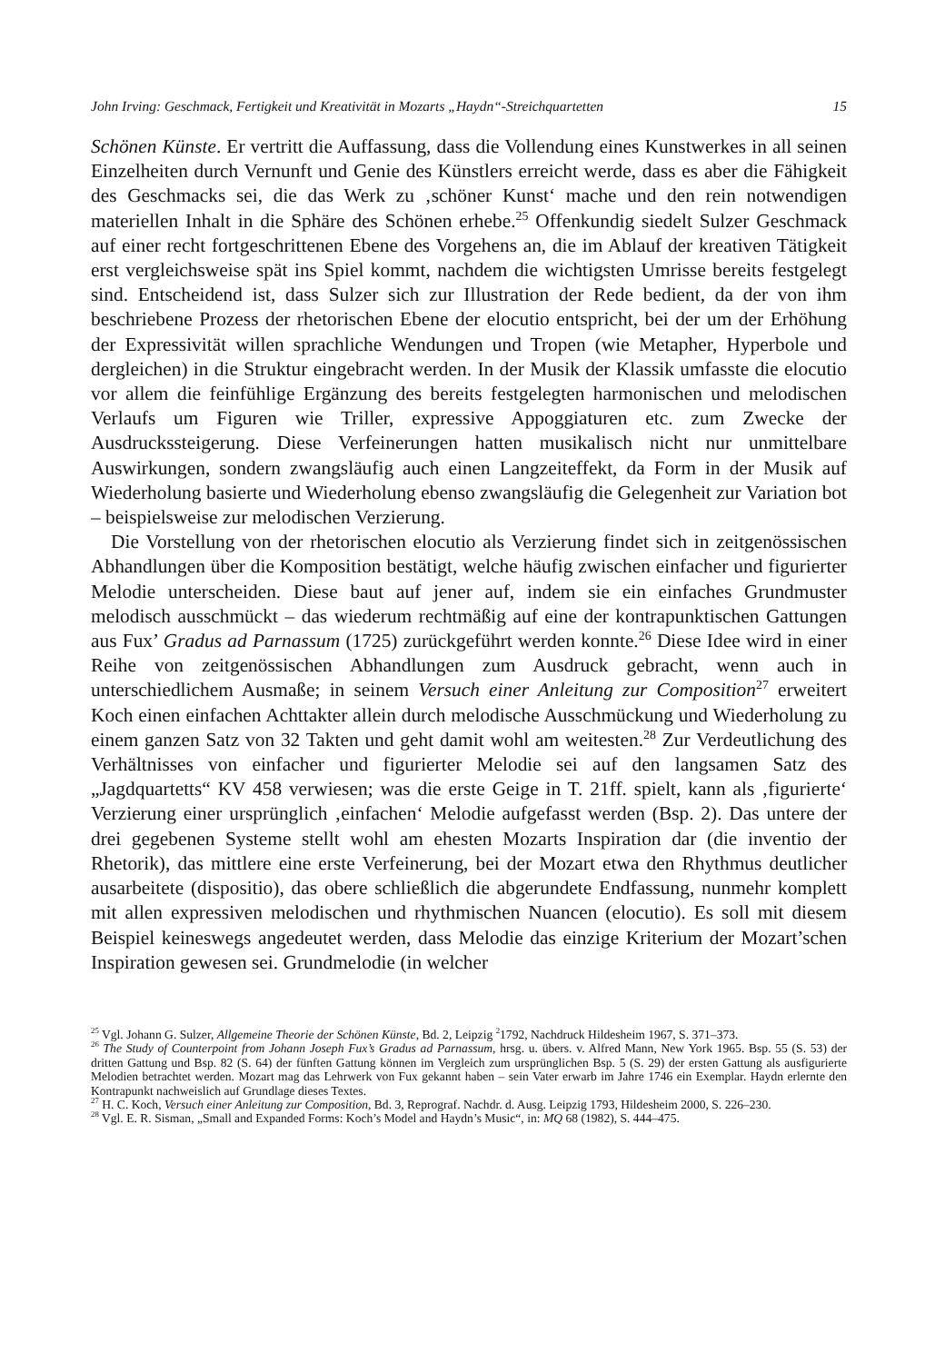John Irving: Geschmack, Fertigkeit und Kreativität in Mozarts „Haydn“-Streichquartetten 15
Schönen Künste. Er vertritt die Auffassung, dass die Vollendung eines Kunstwerkes in all seinen Einzelheiten durch Vernunft und Genie des Künstlers erreicht werde, dass es aber die Fähigkeit des Geschmacks sei, die das Werk zu ‚schöner Kunst‘ mache und den rein notwendigen materiellen Inhalt in die Sphäre des Schönen erhebe.<sup>25</sup> Offenkundig siedelt Sulzer Geschmack auf einer recht fortgeschrittenen Ebene des Vorgehens an, die im Ablauf der kreativen Tätigkeit erst vergleichsweise spät ins Spiel kommt, nachdem die wichtigsten Umrisse bereits festgelegt sind. Entscheidend ist, dass Sulzer sich zur Illustration der Rede bedient, da der von ihm beschriebene Prozess der rhetorischen Ebene der elocutio entspricht, bei der um der Erhöhung der Expressivität willen sprachliche Wendungen und Tropen (wie Metapher, Hyperbole und dergleichen) in die Struktur eingebracht werden. In der Musik der Klassik umfasste die elocutio vor allem die feinfühlige Ergänzung des bereits festgelegten harmonischen und melodischen Verlaufs um Figuren wie Triller, expressive Appoggiaturen etc. zum Zwecke der Ausdruckssteigerung. Diese Verfeinerungen hatten musikalisch nicht nur unmittelbare Auswirkungen, sondern zwangsläufig auch einen Langzeiteffekt, da Form in der Musik auf Wiederholung basierte und Wiederholung ebenso zwangsläufig die Gelegenheit zur Variation bot – beispielsweise zur melodischen Verzierung.
Die Vorstellung von der rhetorischen elocutio als Verzierung findet sich in zeitgenössischen Abhandlungen über die Komposition bestätigt, welche häufig zwischen einfacher und figurierter Melodie unterscheiden. Diese baut auf jener auf, indem sie ein einfaches Grundmuster melodisch ausschmückt – das wiederum rechtmäßig auf eine der kontrapunktischen Gattungen aus Fux’ Gradus ad Parnassum (1725) zurückgeführt werden konnte.<sup>26</sup> Diese Idee wird in einer Reihe von zeitgenössischen Abhandlungen zum Ausdruck gebracht, wenn auch in unterschiedlichem Ausmaße; in seinem Versuch einer Anleitung zur Composition<sup>27</sup> erweitert Koch einen einfachen Achttakter allein durch melodische Ausschmückung und Wiederholung zu einem ganzen Satz von 32 Takten und geht damit wohl am weitesten.<sup>28</sup> Zur Verdeutlichung des Verhältnisses von einfacher und figurierter Melodie sei auf den langsamen Satz des „Jagdquartetts“ KV 458 verwiesen; was die erste Geige in T. 21ff. spielt, kann als ‚figurierte‘ Verzierung einer ursprünglich ‚einfachen‘ Melodie aufgefasst werden (Bsp. 2). Das untere der drei gegebenen Systeme stellt wohl am ehesten Mozarts Inspiration dar (die inventio der Rhetorik), das mittlere eine erste Verfeinerung, bei der Mozart etwa den Rhythmus deutlicher ausarbeitete (dispositio), das obere schließlich die abgerundete Endfassung, nunmehr komplett mit allen expressiven melodischen und rhythmischen Nuancen (elocutio). Es soll mit diesem Beispiel keineswegs angedeutet werden, dass Melodie das einzige Kriterium der Mozart’schen Inspiration gewesen sei. Grundmelodie (in welcher
<sup>25</sup> Vgl. Johann G. Sulzer, Allgemeine Theorie der Schönen Künste, Bd. 2, Leipzig <sup>2</sup>1792, Nachdruck Hildesheim 1967, S. 371–373.
<sup>26</sup> The Study of Counterpoint from Johann Joseph Fux’s Gradus ad Parnassum, hrsg. u. übers. v. Alfred Mann, New York 1965. Bsp. 55 (S. 53) der dritten Gattung und Bsp. 82 (S. 64) der fünften Gattung können im Vergleich zum ursprünglichen Bsp. 5 (S. 29) der ersten Gattung als ausfigurierte Melodien betrachtet werden. Mozart mag das Lehrwerk von Fux gekannt haben – sein Vater erwarb im Jahre 1746 ein Exemplar. Haydn erlernte den Kontrapunkt nachweislich auf Grundlage dieses Textes.
<sup>27</sup> H. C. Koch, Versuch einer Anleitung zur Composition, Bd. 3, Reprograf. Nachdr. d. Ausg. Leipzig 1793, Hildesheim 2000, S. 226–230.
<sup>28</sup> Vgl. E. R. Sisman, „Small and Expanded Forms: Koch’s Model and Haydn’s Music“, in: MQ 68 (1982), S. 444–475.